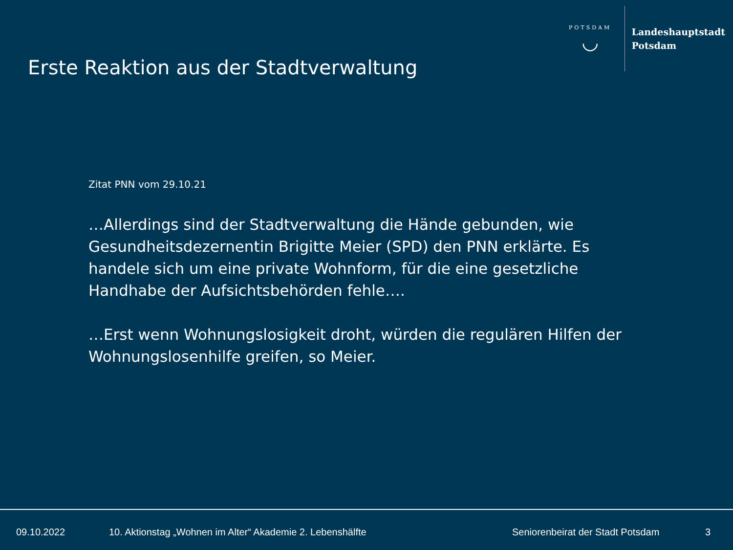Erste Reaktion aus der Stadtverwaltung
POTSDAM
◡
Landeshauptstadt
Potsdam
Zitat PNN vom 29.10.21
…Allerdings sind der Stadtverwaltung die Hände gebunden, wie Gesundheitsdezernentin Brigitte Meier (SPD) den PNN erklärte. Es handele sich um eine private Wohnform, für die eine gesetzliche Handhabe der Aufsichtsbehörden fehle….
…Erst wenn Wohnungslosigkeit droht, würden die regulären Hilfen der Wohnungslosenhilfe greifen, so Meier.
09.10.2022 10. Aktionstag „Wohnen im Alter“ Akademie 2. Lebenshälfte Seniorenbeirat der Stadt Potsdam 3